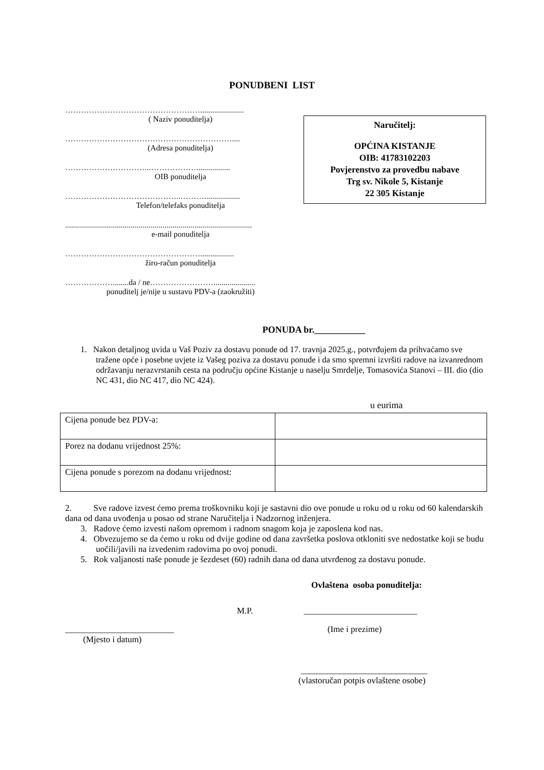PONUDBENI LIST
……………………………………………......................
( Naziv ponuditelja)
………………………………………………………....
(Adresa ponuditelja)
…………………………..……………….................
OIB ponuditelja
……………………………………..………..................
Telefon/telefaks ponuditelja
..............................................................................................
e-mail ponuditelja
…………………………………………….................
žiro-račun ponuditelja
………………........da / ne…………………….....................
ponuditelj je/nije u sustavu PDV-a (zaokružiti)
Naručitelj:
OPĆINA KISTANJE
OIB: 41783102203
Povjerenstvo za provedbu nabave
Trg sv. Nikole 5, Kistanje
22 305 Kistanje
PONUDA br.___________
1. Nakon detaljnog uvida u Vaš Poziv za dostavu ponude od 17. travnja 2025.g., potvrđujem da prihvaćamo sve tražene opće i posebne uvjete iz Vašeg poziva za dostavu ponude i da smo spremni izvršiti radove na izvanrednom održavanju nerazvrstanih cesta na području općine Kistanje u naselju Smrdelje, Tomasovića Stanovi – III. dio (dio NC 431, dio NC 417, dio NC 424).
u eurima
| Cijena ponude bez PDV-a: | |
| Porez na dodanu vrijednost 25%: | |
| Cijena ponude s porezom na dodanu vrijednost: | |
2. Sve radove izvest ćemo prema troškovniku koji je sastavni dio ove ponude u roku od u roku od 60 kalendarskih dana od dana uvođenja u posao od strane Naručitelja i Nadzornog inženjera.
3. Radove ćemo izvesti našom opremom i radnom snagom koja je zaposlena kod nas.
4. Obvezujemo se da ćemo u roku od dvije godine od dana završetka poslova otkloniti sve nedostatke koji se budu uočili/javili na izvedenim radovima po ovoj ponudi.
5. Rok valjanosti naše ponude je šezdeset (60) radnih dana od dana utvrđenog za dostavu ponude.
Ovlaštena osoba ponuditelja:
M.P. __________________________
_________________________ (Ime i prezime)
(Mjesto i datum)
_____________________________
(vlastoručan potpis ovlaštene osobe)